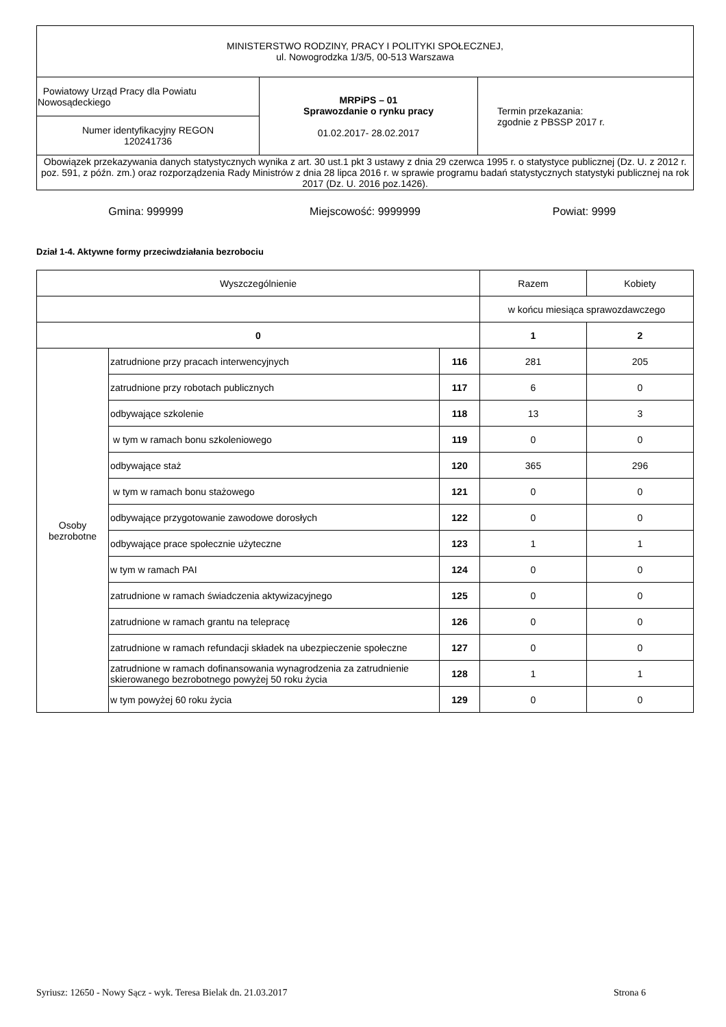| MINISTERSTWO RODZINY, PRACY I POLITYKI SPOŁECZNEJ, ul. Nowogrodzka 1/3/5, 00-513 Warszawa | | |
| Powiatowy Urząd Pracy dla Powiatu Nowosądeckiego | MRPiPS – 01 Sprawozdanie o rynku pracy 01.02.2017- 28.02.2017 | Termin przekazania: zgodnie z PBSSP 2017 r. |
| Numer identyfikacyjny REGON 120241736 | | |
| Obowiązek przekazywania danych statystycznych wynika z art. 30 ust.1 pkt 3 ustawy z dnia 29 czerwca 1995 r. o statystyce publicznej (Dz. U. z 2012 r. poz. 591, z późn. zm.) oraz rozporządzenia Rady Ministrów z dnia 28 lipca 2016 r. w sprawie programu badań statystycznych statystyki publicznej na rok 2017 (Dz. U. 2016 poz.1426). | | |
Gmina: 999999 Miejscowość: 9999999 Powiat: 9999
Dział 1-4. Aktywne formy przeciwdziałania bezrobociu
| Wyszczególnienie | | | Razem | Kobiety |
| | | | w końcu miesiąca sprawozdawczego | |
| 0 | | | 1 | 2 |
| Osoby bezrobotne | zatrudnione przy pracach interwencyjnych | 116 | 281 | 205 |
| | zatrudnione przy robotach publicznych | 117 | 6 | 0 |
| | odbywające szkolenie | 118 | 13 | 3 |
| | w tym w ramach bonu szkoleniowego | 119 | 0 | 0 |
| | odbywające staż | 120 | 365 | 296 |
| | w tym w ramach bonu stażowego | 121 | 0 | 0 |
| | odbywające przygotowanie zawodowe dorosłych | 122 | 0 | 0 |
| | odbywające prace społecznie użyteczne | 123 | 1 | 1 |
| | w tym w ramach PAI | 124 | 0 | 0 |
| | zatrudnione w ramach świadczenia aktywizacyjnego | 125 | 0 | 0 |
| | zatrudnione w ramach grantu na telepracę | 126 | 0 | 0 |
| | zatrudnione w ramach refundacji składek na ubezpieczenie społeczne | 127 | 0 | 0 |
| | zatrudnione w ramach dofinansowania wynagrodzenia za zatrudnienie skierowanego bezrobotnego powyżej 50 roku życia | 128 | 1 | 1 |
| | w tym powyżej 60 roku życia | 129 | 0 | 0 |
Syriusz: 12650 - Nowy Sącz - wyk. Teresa Bielak dn. 21.03.2017 Strona 6